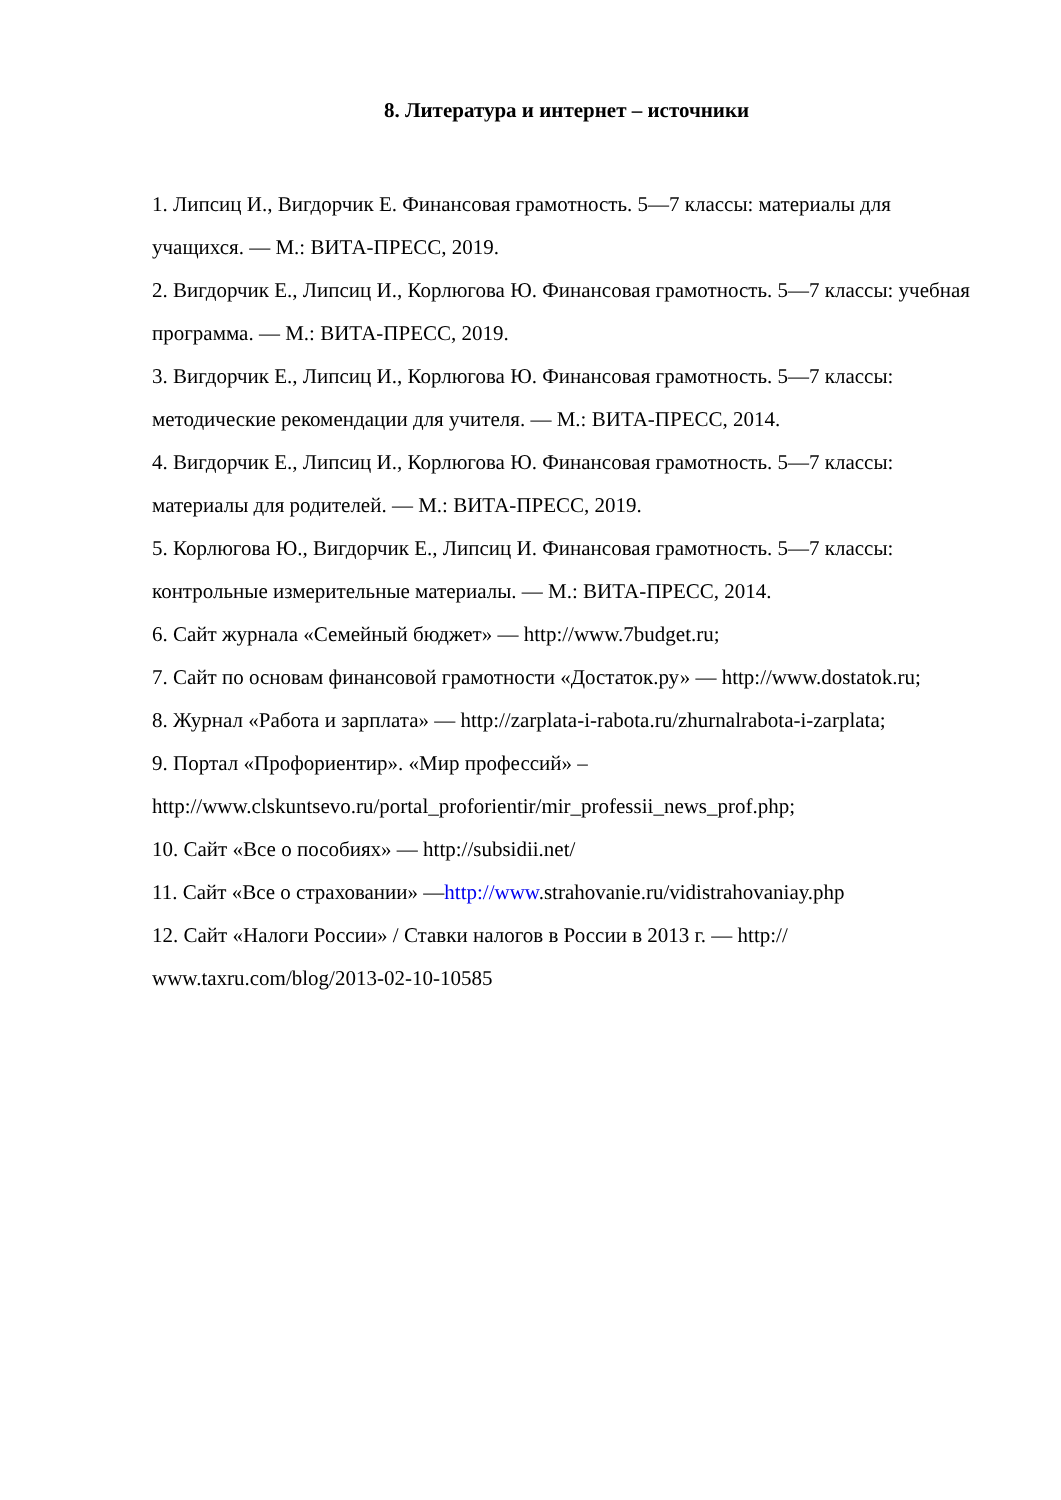8. Литература и интернет – источники
1. Липсиц И., Вигдорчик Е. Финансовая грамотность. 5—7 классы: материалы для учащихся. — М.: ВИТА-ПРЕСС, 2019.
2. Вигдорчик Е., Липсиц И., Корлюгова Ю. Финансовая грамотность. 5—7 классы: учебная программа. — М.: ВИТА-ПРЕСС, 2019.
3. Вигдорчик Е., Липсиц И., Корлюгова Ю. Финансовая грамотность. 5—7 классы: методические рекомендации для учителя. — М.: ВИТА-ПРЕСС, 2014.
4. Вигдорчик Е., Липсиц И., Корлюгова Ю. Финансовая грамотность. 5—7 классы: материалы для родителей. — М.: ВИТА-ПРЕСС, 2019.
5. Корлюгова Ю., Вигдорчик Е., Липсиц И. Финансовая грамотность. 5—7 классы: контрольные измерительные материалы. — М.: ВИТА-ПРЕСС, 2014.
6. Сайт журнала «Семейный бюджет» — http://www.7budget.ru;
7. Сайт по основам финансовой грамотности «Достаток.ру» — http://www.dostatok.ru;
8. Журнал «Работа и зарплата» — http://zarplata-i-rabota.ru/zhurnalrabota-i-zarplata;
9. Портал «Профориентир». «Мир профессий» – http://www.clskuntsevo.ru/portal_proforientir/mir_professii_news_prof.php;
10. Сайт «Все о пособиях» — http://subsidii.net/
11. Сайт «Все о страховании» —http://www.strahovanie.ru/vidistrahovaniay.php
12. Сайт «Налоги России» / Ставки налогов в России в 2013 г. — http:// www.taxru.com/blog/2013-02-10-10585